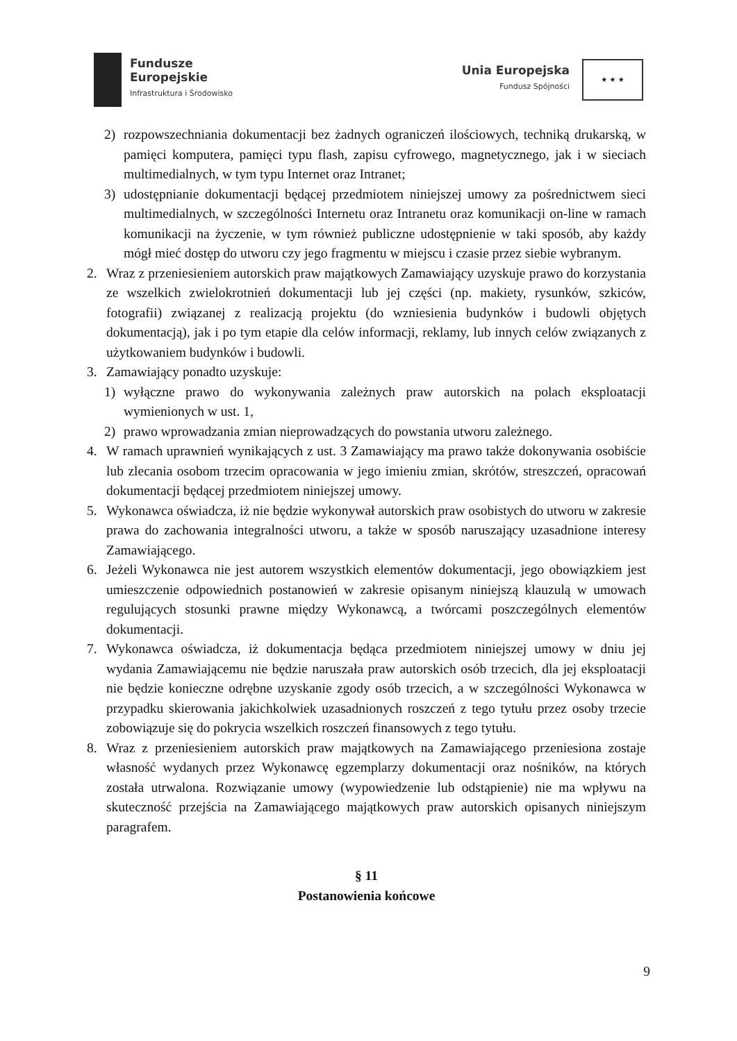Fundusze
Europejskie
Infrastruktura i Środowisko
Unia Europejska
Fundusz Spójności
★ ★ ★
2) rozpowszechniania dokumentacji bez żadnych ograniczeń ilościowych, techniką drukarską, w pamięci komputera, pamięci typu flash, zapisu cyfrowego, magnetycznego, jak i w sieciach multimedialnych, w tym typu Internet oraz Intranet;
3) udostępnianie dokumentacji będącej przedmiotem niniejszej umowy za pośrednictwem sieci multimedialnych, w szczególności Internetu oraz Intranetu oraz komunikacji on-line w ramach komunikacji na życzenie, w tym również publiczne udostępnienie w taki sposób, aby każdy mógł mieć dostęp do utworu czy jego fragmentu w miejscu i czasie przez siebie wybranym.
2. Wraz z przeniesieniem autorskich praw majątkowych Zamawiający uzyskuje prawo do korzystania ze wszelkich zwielokrotnień dokumentacji lub jej części (np. makiety, rysunków, szkiców, fotografii) związanej z realizacją projektu (do wzniesienia budynków i budowli objętych dokumentacją), jak i po tym etapie dla celów informacji, reklamy, lub innych celów związanych z użytkowaniem budynków i budowli.
3. Zamawiający ponadto uzyskuje:
1) wyłączne prawo do wykonywania zależnych praw autorskich na polach eksploatacji wymienionych w ust. 1,
2) prawo wprowadzania zmian nieprowadzących do powstania utworu zależnego.
4. W ramach uprawnień wynikających z ust. 3 Zamawiający ma prawo także dokonywania osobiście lub zlecania osobom trzecim opracowania w jego imieniu zmian, skrótów, streszczeń, opracowań dokumentacji będącej przedmiotem niniejszej umowy.
5. Wykonawca oświadcza, iż nie będzie wykonywał autorskich praw osobistych do utworu w zakresie prawa do zachowania integralności utworu, a także w sposób naruszający uzasadnione interesy Zamawiającego.
6. Jeżeli Wykonawca nie jest autorem wszystkich elementów dokumentacji, jego obowiązkiem jest umieszczenie odpowiednich postanowień w zakresie opisanym niniejszą klauzulą w umowach regulujących stosunki prawne między Wykonawcą, a twórcami poszczególnych elementów dokumentacji.
7. Wykonawca oświadcza, iż dokumentacja będąca przedmiotem niniejszej umowy w dniu jej wydania Zamawiającemu nie będzie naruszała praw autorskich osób trzecich, dla jej eksploatacji nie będzie konieczne odrębne uzyskanie zgody osób trzecich, a w szczególności Wykonawca w przypadku skierowania jakichkolwiek uzasadnionych roszczeń z tego tytułu przez osoby trzecie zobowiązuje się do pokrycia wszelkich roszczeń finansowych z tego tytułu.
8. Wraz z przeniesieniem autorskich praw majątkowych na Zamawiającego przeniesiona zostaje własność wydanych przez Wykonawcę egzemplarzy dokumentacji oraz nośników, na których została utrwalona. Rozwiązanie umowy (wypowiedzenie lub odstąpienie) nie ma wpływu na skuteczność przejścia na Zamawiającego majątkowych praw autorskich opisanych niniejszym paragrafem.
§ 11
Postanowienia końcowe
9